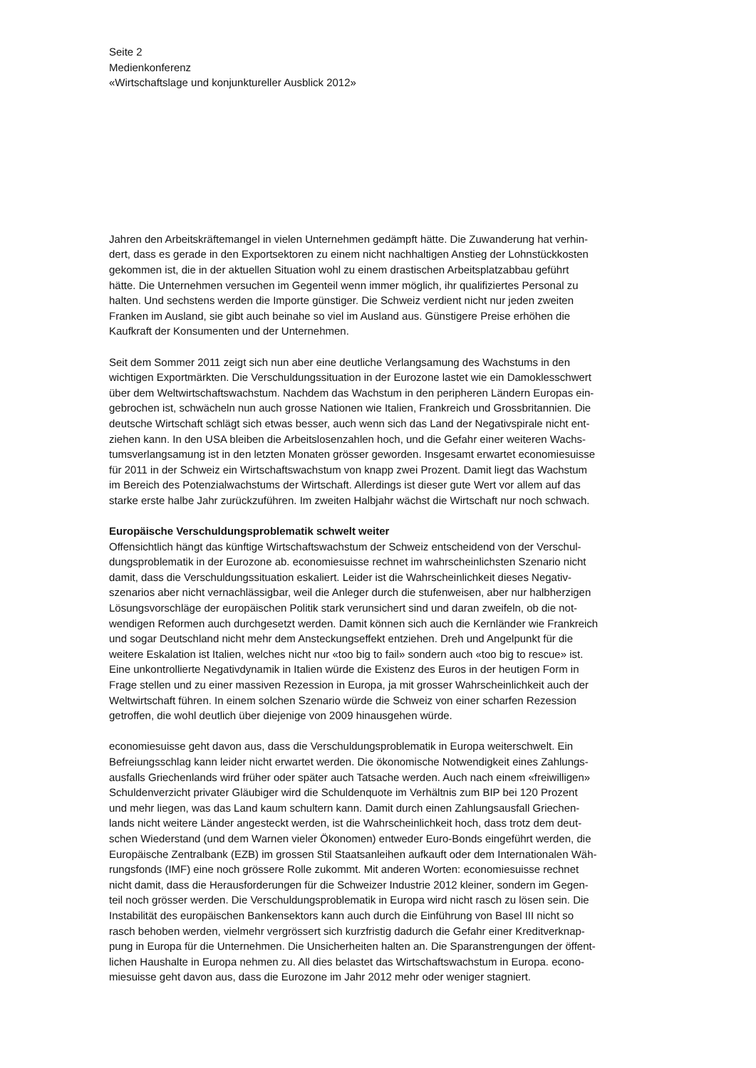Seite 2
Medienkonferenz
«Wirtschaftslage und konjunktureller Ausblick 2012»
Jahren den Arbeitskräftemangel in vielen Unternehmen gedämpft hätte. Die Zuwanderung hat verhin-
dert, dass es gerade in den Exportsektoren zu einem nicht nachhaltigen Anstieg der Lohnstückkosten
gekommen ist, die in der aktuellen Situation wohl zu einem drastischen Arbeitsplatzabbau geführt
hätte. Die Unternehmen versuchen im Gegenteil wenn immer möglich, ihr qualifiziertes Personal zu
halten. Und sechstens werden die Importe günstiger. Die Schweiz verdient nicht nur jeden zweiten
Franken im Ausland, sie gibt auch beinahe so viel im Ausland aus. Günstigere Preise erhöhen die
Kaufkraft der Konsumenten und der Unternehmen.
Seit dem Sommer 2011 zeigt sich nun aber eine deutliche Verlangsamung des Wachstums in den
wichtigen Exportmärkten. Die Verschuldungssituation in der Eurozone lastet wie ein Damoklesschwert
über dem Weltwirtschaftswachstum. Nachdem das Wachstum in den peripheren Ländern Europas ein-
gebrochen ist, schwächeln nun auch grosse Nationen wie Italien, Frankreich und Grossbritannien. Die
deutsche Wirtschaft schlägt sich etwas besser, auch wenn sich das Land der Negativspirale nicht ent-
ziehen kann. In den USA bleiben die Arbeitslosenzahlen hoch, und die Gefahr einer weiteren Wachs-
tumsverlangsamung ist in den letzten Monaten grösser geworden. Insgesamt erwartet economiesuisse
für 2011 in der Schweiz ein Wirtschaftswachstum von knapp zwei Prozent. Damit liegt das Wachstum
im Bereich des Potenzialwachstums der Wirtschaft. Allerdings ist dieser gute Wert vor allem auf das
starke erste halbe Jahr zurückzuführen. Im zweiten Halbjahr wächst die Wirtschaft nur noch schwach.
Europäische Verschuldungsproblematik schwelt weiter
Offensichtlich hängt das künftige Wirtschaftswachstum der Schweiz entscheidend von der Verschul-
dungsproblematik in der Eurozone ab. economiesuisse rechnet im wahrscheinlichsten Szenario nicht
damit, dass die Verschuldungssituation eskaliert. Leider ist die Wahrscheinlichkeit dieses Negativ-
szenarios aber nicht vernachlässigbar, weil die Anleger durch die stufenweisen, aber nur halbherzigen
Lösungsvorschläge der europäischen Politik stark verunsichert sind und daran zweifeln, ob die not-
wendigen Reformen auch durchgesetzt werden. Damit können sich auch die Kernländer wie Frankreich
und sogar Deutschland nicht mehr dem Ansteckungseffekt entziehen. Dreh und Angelpunkt für die
weitere Eskalation ist Italien, welches nicht nur «too big to fail» sondern auch «too big to rescue» ist.
Eine unkontrollierte Negativdynamik in Italien würde die Existenz des Euros in der heutigen Form in
Frage stellen und zu einer massiven Rezession in Europa, ja mit grosser Wahrscheinlichkeit auch der
Weltwirtschaft führen. In einem solchen Szenario würde die Schweiz von einer scharfen Rezession
getroffen, die wohl deutlich über diejenige von 2009 hinausgehen würde.
economiesuisse geht davon aus, dass die Verschuldungsproblematik in Europa weiterschwelt. Ein
Befreiungsschlag kann leider nicht erwartet werden. Die ökonomische Notwendigkeit eines Zahlungs-
ausfalls Griechenlands wird früher oder später auch Tatsache werden. Auch nach einem «freiwilligen»
Schuldenverzicht privater Gläubiger wird die Schuldenquote im Verhältnis zum BIP bei 120 Prozent
und mehr liegen, was das Land kaum schultern kann. Damit durch einen Zahlungsausfall Griechen-
lands nicht weitere Länder angesteckt werden, ist die Wahrscheinlichkeit hoch, dass trotz dem deut-
schen Wiederstand (und dem Warnen vieler Ökonomen) entweder Euro-Bonds eingeführt werden, die
Europäische Zentralbank (EZB) im grossen Stil Staatsanleihen aufkauft oder dem Internationalen Wäh-
rungsfonds (IMF) eine noch grössere Rolle zukommt. Mit anderen Worten: economiesuisse rechnet
nicht damit, dass die Herausforderungen für die Schweizer Industrie 2012 kleiner, sondern im Gegen-
teil noch grösser werden. Die Verschuldungsproblematik in Europa wird nicht rasch zu lösen sein. Die
Instabilität des europäischen Bankensektors kann auch durch die Einführung von Basel III nicht so
rasch behoben werden, vielmehr vergrössert sich kurzfristig dadurch die Gefahr einer Kreditverknap-
pung in Europa für die Unternehmen. Die Unsicherheiten halten an. Die Sparanstrengungen der öffent-
lichen Haushalte in Europa nehmen zu. All dies belastet das Wirtschaftswachstum in Europa. econo-
miesuisse geht davon aus, dass die Eurozone im Jahr 2012 mehr oder weniger stagniert.